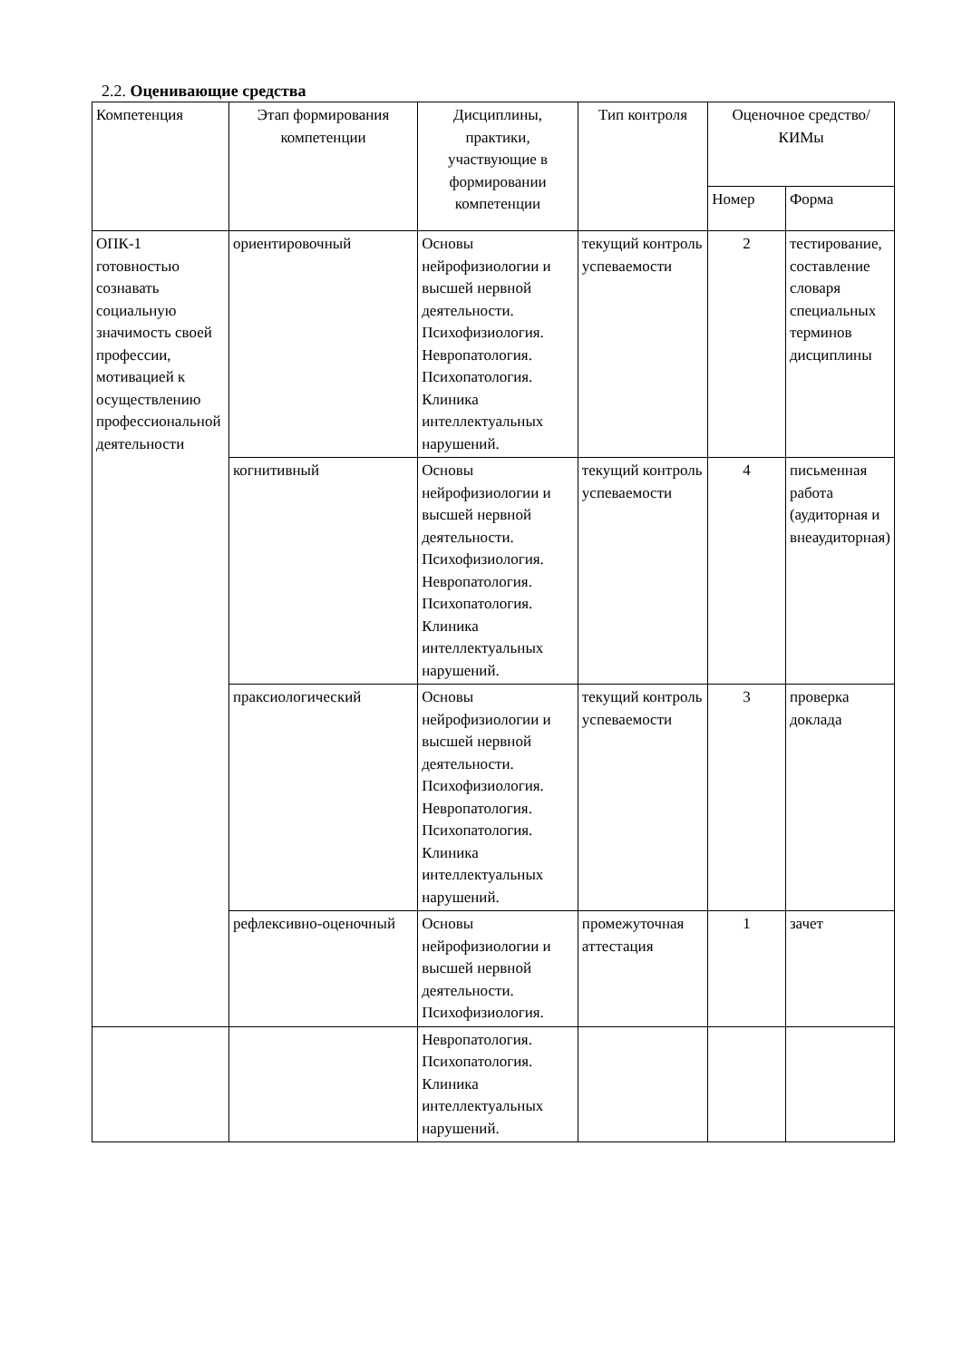2.2. Оценивающие средства
| Компетенция | Этап формирования компетенции | Дисциплины, практики, участвующие в формировании компетенции | Тип контроля | Оценочное средство/ КИМы | |
| --- | --- | --- | --- | --- | --- |
| | | | | Номер | Форма |
| ОПК-1 готовностью сознавать социальную значимость своей профессии, мотивацией к осуществлению профессиональной деятельности | ориентировочный | Основы нейрофизиологии и высшей нервной деятельности. Психофизиология. Невропатология. Психопатология. Клиника интеллектуальных нарушений. | текущий контроль успеваемости | 2 | тестирование, составление словаря специальных терминов дисциплины |
| | когнитивный | Основы нейрофизиологии и высшей нервной деятельности. Психофизиология. Невропатология. Психопатология. Клиника интеллектуальных нарушений. | текущий контроль успеваемости | 4 | письменная работа (аудиторная и внеаудиторная) |
| | праксиологический | Основы нейрофизиологии и высшей нервной деятельности. Психофизиология. Невропатология. Психопатология. Клиника интеллектуальных нарушений. | текущий контроль успеваемости | 3 | проверка доклада |
| | рефлексивно-оценочный | Основы нейрофизиологии и высшей нервной деятельности. Психофизиология. | промежуточная аттестация | 1 | зачет |
| | | Невропатология. Психопатология. Клиника интеллектуальных нарушений. | | | |